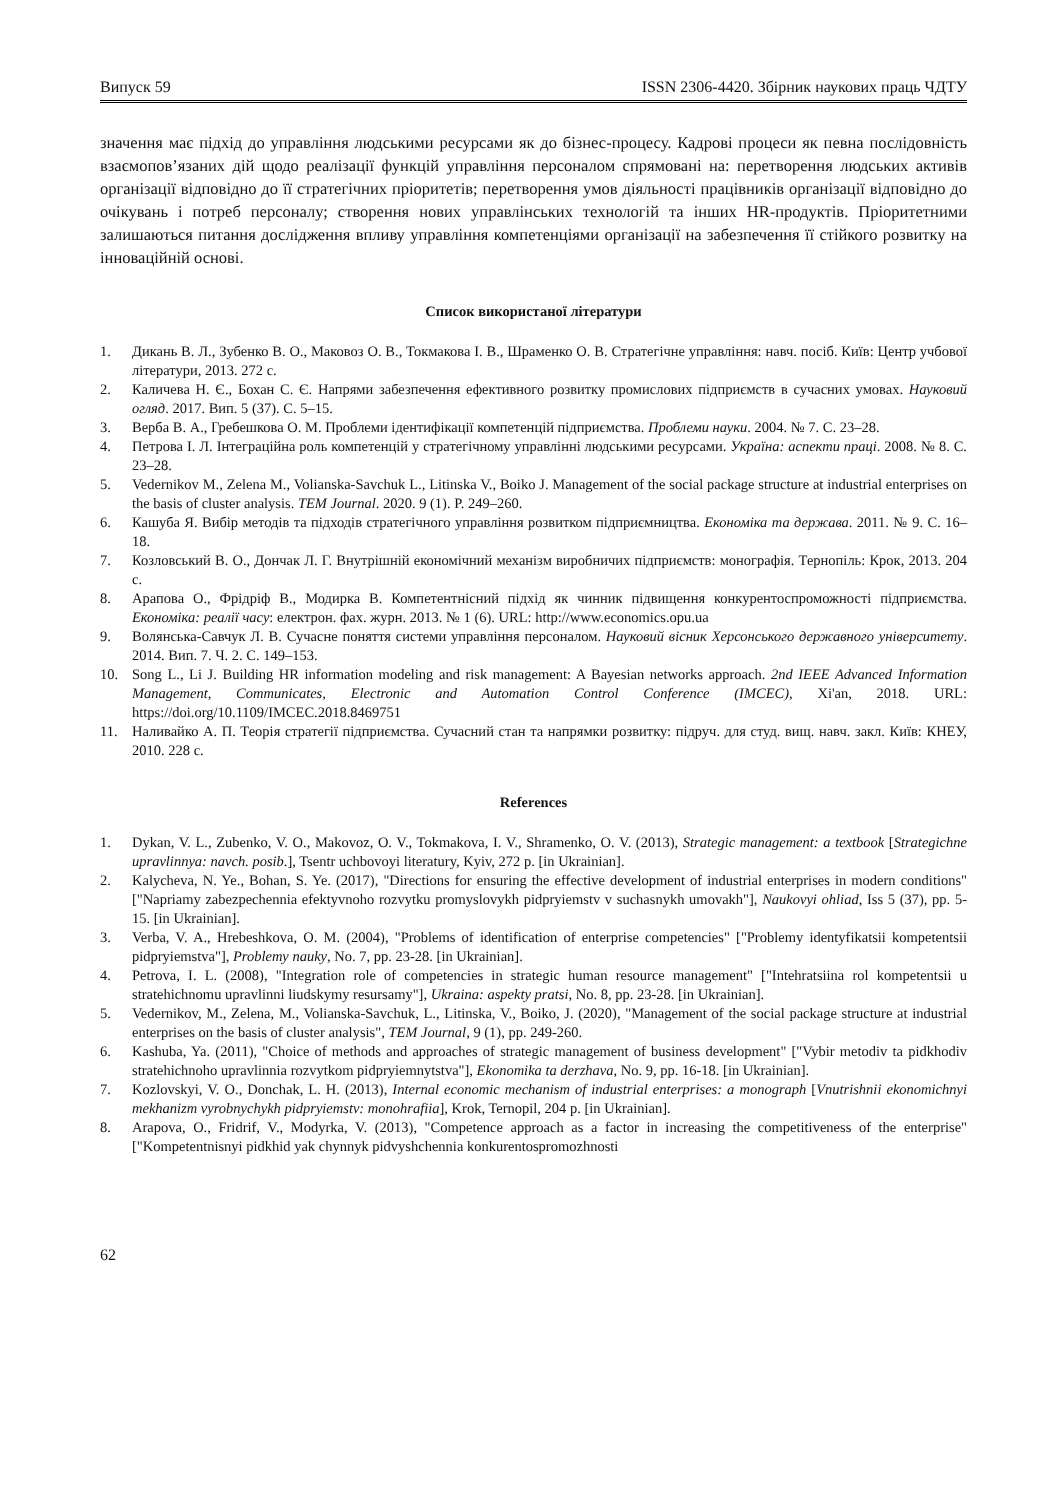Випуск 59 ISSN 2306-4420. Збірник наукових праць ЧДТУ
значення має підхід до управління людськими ресурсами як до бізнес-процесу. Кадрові процеси як певна послідовність взаємопов’язаних дій щодо реалізації функцій управління персоналом спрямовані на: перетворення людських активів організації відповідно до її стратегічних пріоритетів; перетворення умов діяльності працівників організації відповідно до очікувань і потреб персоналу; створення нових управлінських технологій та інших HR-продуктів. Пріоритетними залишаються питання дослідження впливу управління компетенціями організації на забезпечення її стійкого розвитку на інноваційній основі.
Список використаної літератури
1. Дикань В. Л., Зубенко В. О., Маковоз О. В., Токмакова І. В., Шраменко О. В. Стратегічне управління: навч. посіб. Київ: Центр учбової літератури, 2013. 272 с.
2. Каличева Н. Є., Бохан С. Є. Напрями забезпечення ефективного розвитку промислових підприємств в сучасних умовах. Науковий огляд. 2017. Вип. 5 (37). С. 5–15.
3. Верба В. А., Гребешкова О. М. Проблеми ідентифікації компетенцій підприємства. Проблеми науки. 2004. № 7. С. 23–28.
4. Петрова І. Л. Інтеграційна роль компетенцій у стратегічному управлінні людськими ресурсами. Україна: аспекти праці. 2008. № 8. С. 23–28.
5. Vedernikov M., Zelena M., Volianska-Savchuk L., Litinska V., Boiko J. Management of the social package structure at industrial enterprises on the basis of cluster analysis. TEM Journal. 2020. 9 (1). P. 249–260.
6. Кашуба Я. Вибір методів та підходів стратегічного управління розвитком підприємництва. Економіка та держава. 2011. № 9. С. 16–18.
7. Козловський В. О., Дончак Л. Г. Внутрішній економічний механізм виробничих підприємств: монографія. Тернопіль: Крок, 2013. 204 с.
8. Арапова О., Фрідріф В., Модирка В. Компетентнісний підхід як чинник підвищення конкурентоспроможності підприємства. Економіка: реалії часу: електрон. фах. журн. 2013. № 1 (6). URL: http://www.economics.opu.ua
9. Волянська-Савчук Л. В. Сучасне поняття системи управління персоналом. Науковий вісник Херсонського державного університету. 2014. Вип. 7. Ч. 2. С. 149–153.
10. Song L., Li J. Building HR information modeling and risk management: A Bayesian networks approach. 2nd IEEE Advanced Information Management, Communicates, Electronic and Automation Control Conference (IMCEC), Xi'an, 2018. URL: https://doi.org/10.1109/IMCEC.2018.8469751
11. Наливайко А. П. Теорія стратегії підприємства. Сучасний стан та напрямки розвитку: підруч. для студ. вищ. навч. закл. Київ: КНЕУ, 2010. 228 с.
References
1. Dykan, V. L., Zubenko, V. O., Makovoz, O. V., Tokmakova, I. V., Shramenko, O. V. (2013), Strategic management: a textbook [Strategichne upravlinnya: navch. posib.], Tsentr uchbovoyi literatury, Kyiv, 272 p. [in Ukrainian].
2. Kalycheva, N. Ye., Bohan, S. Ye. (2017), "Directions for ensuring the effective development of industrial enterprises in modern conditions" ["Napriamy zabezpechennia efektyvnoho rozvytku promyslovykh pidpryiemstv v suchasnykh umovakh"], Naukovyi ohliad, Iss 5 (37), pp. 5-15. [in Ukrainian].
3. Verba, V. A., Hrebeshkova, O. M. (2004), "Problems of identification of enterprise competencies" ["Problemy identyfikatsii kompetentsii pidpryiemstva"], Problemy nauky, No. 7, pp. 23-28. [in Ukrainian].
4. Petrova, I. L. (2008), "Integration role of competencies in strategic human resource management" ["Intehratsiina rol kompetentsii u stratehichnomu upravlinni liudskymy resursamy"], Ukraina: aspekty pratsi, No. 8, pp. 23-28. [in Ukrainian].
5. Vedernikov, M., Zelena, M., Volianska-Savchuk, L., Litinska, V., Boiko, J. (2020), "Management of the social package structure at industrial enterprises on the basis of cluster analysis", TEM Journal, 9 (1), pp. 249-260.
6. Kashuba, Ya. (2011), "Choice of methods and approaches of strategic management of business development" ["Vybir metodiv ta pidkhodiv stratehichnoho upravlinnia rozvytkom pidpryiemnytstva"], Ekonomika ta derzhava, No. 9, pp. 16-18. [in Ukrainian].
7. Kozlovskyi, V. O., Donchak, L. H. (2013), Internal economic mechanism of industrial enterprises: a monograph [Vnutrishnii ekonomichnyi mekhanizm vyrobnychykh pidpryiemstv: monohrafiia], Krok, Ternopil, 204 p. [in Ukrainian].
8. Arapova, O., Fridrif, V., Modyrka, V. (2013), "Competence approach as a factor in increasing the competitiveness of the enterprise" ["Kompetentnisnyi pidkhid yak chynnyk pidvyshchennia konkurentospromozhnosti
62